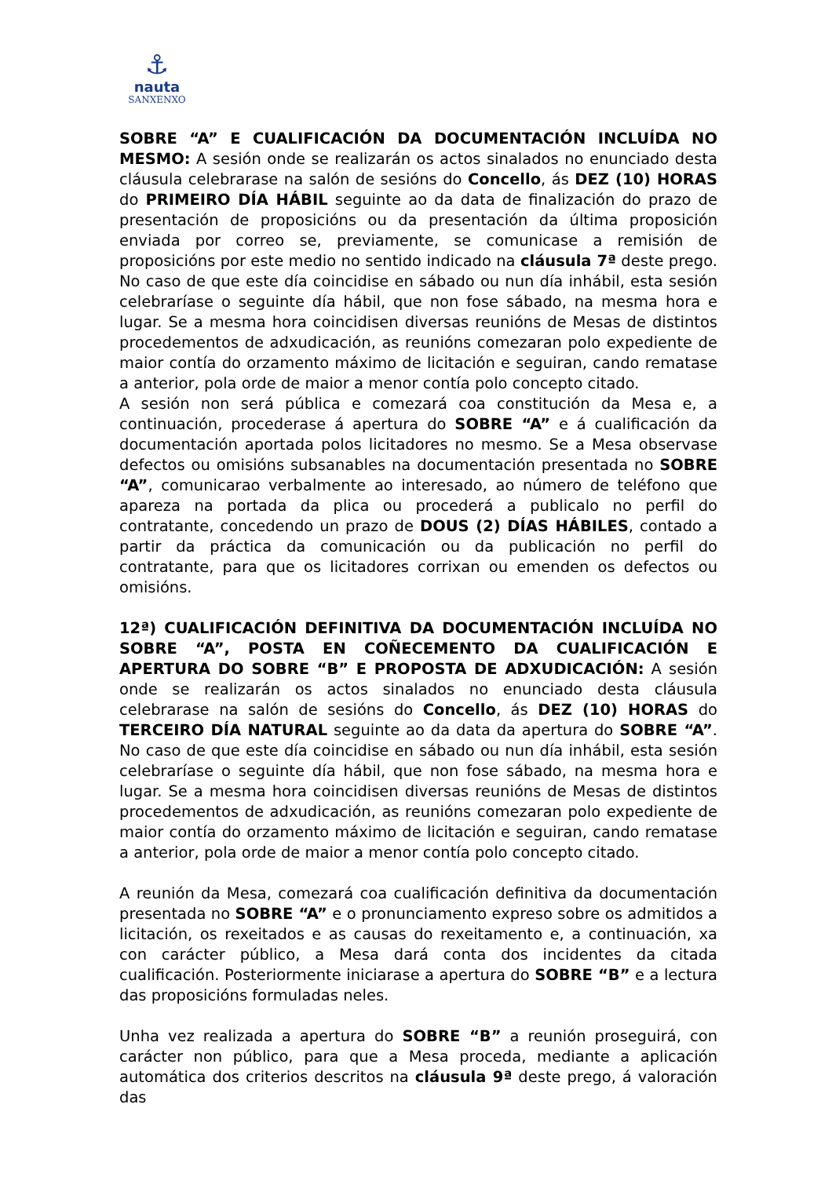⚓
nauta
SANXENXO
SOBRE “A” E CUALIFICACIÓN DA DOCUMENTACIÓN INCLUÍDA NO MESMO: A sesión onde se realizarán os actos sinalados no enunciado desta cláusula celebrarase na salón de sesións do Concello, ás DEZ (10) HORAS do PRIMEIRO DÍA HÁBIL seguinte ao da data de finalización do prazo de presentación de proposicións ou da presentación da última proposición enviada por correo se, previamente, se comunicase a remisión de proposicións por este medio no sentido indicado na cláusula 7ª deste prego. No caso de que este día coincidise en sábado ou nun día inhábil, esta sesión celebraríase o seguinte día hábil, que non fose sábado, na mesma hora e lugar. Se a mesma hora coincidisen diversas reunións de Mesas de distintos procedementos de adxudicación, as reunións comezaran polo expediente de maior contía do orzamento máximo de licitación e seguiran, cando rematase a anterior, pola orde de maior a menor contía polo concepto citado.
A sesión non será pública e comezará coa constitución da Mesa e, a continuación, procederase á apertura do SOBRE “A” e á cualificación da documentación aportada polos licitadores no mesmo. Se a Mesa observase defectos ou omisións subsanables na documentación presentada no SOBRE “A”, comunicarao verbalmente ao interesado, ao número de teléfono que apareza na portada da plica ou procederá a publicalo no perfil do contratante, concedendo un prazo de DOUS (2) DÍAS HÁBILES, contado a partir da práctica da comunicación ou da publicación no perfil do contratante, para que os licitadores corrixan ou emenden os defectos ou omisións.
12ª) CUALIFICACIÓN DEFINITIVA DA DOCUMENTACIÓN INCLUÍDA NO SOBRE “A”, POSTA EN COÑECEMENTO DA CUALIFICACIÓN E APERTURA DO SOBRE “B” E PROPOSTA DE ADXUDICACIÓN: A sesión onde se realizarán os actos sinalados no enunciado desta cláusula celebrarase na salón de sesións do Concello, ás DEZ (10) HORAS do TERCEIRO DÍA NATURAL seguinte ao da data da apertura do SOBRE “A”. No caso de que este día coincidise en sábado ou nun día inhábil, esta sesión celebraríase o seguinte día hábil, que non fose sábado, na mesma hora e lugar. Se a mesma hora coincidisen diversas reunións de Mesas de distintos procedementos de adxudicación, as reunións comezaran polo expediente de maior contía do orzamento máximo de licitación e seguiran, cando rematase a anterior, pola orde de maior a menor contía polo concepto citado.
A reunión da Mesa, comezará coa cualificación definitiva da documentación presentada no SOBRE “A” e o pronunciamento expreso sobre os admitidos a licitación, os rexeitados e as causas do rexeitamento e, a continuación, xa con carácter público, a Mesa dará conta dos incidentes da citada cualificación. Posteriormente iniciarase a apertura do SOBRE “B” e a lectura das proposicións formuladas neles.
Unha vez realizada a apertura do SOBRE “B” a reunión proseguirá, con carácter non público, para que a Mesa proceda, mediante a aplicación automática dos criterios descritos na cláusula 9ª deste prego, á valoración das